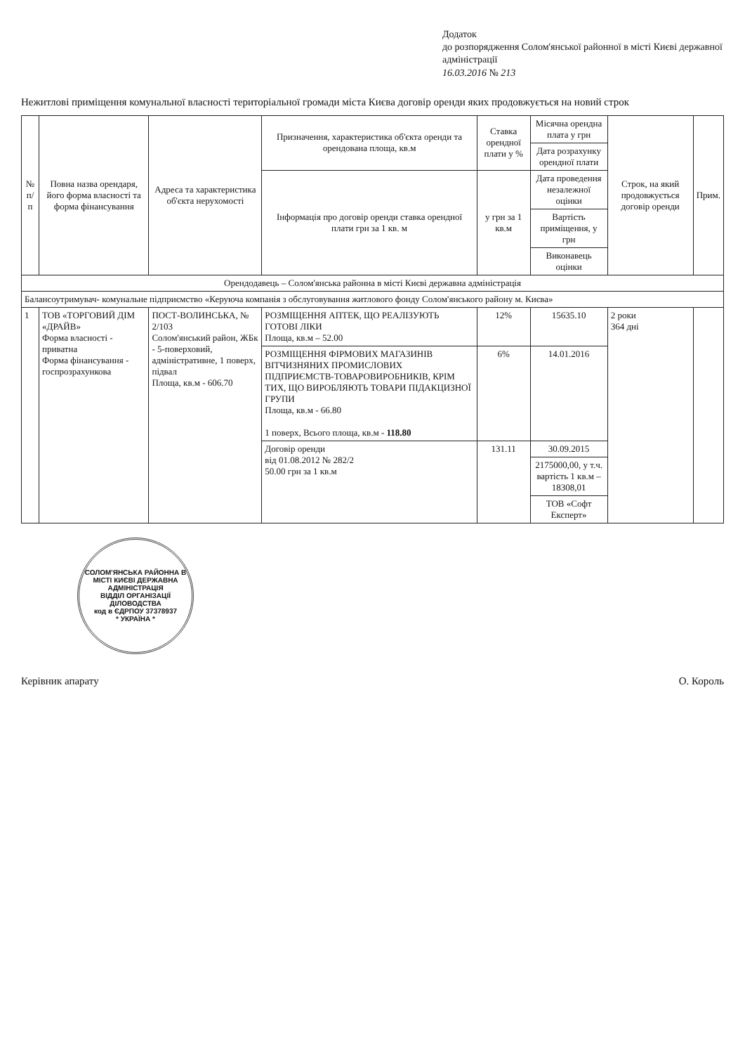Додаток
до розпорядження Солом'янської районної в місті Києві державної адміністрації
16.03.2016 № 213
Нежитлові приміщення комунальної власності територіальної громади міста Києва договір оренди яких продовжується на новий строк
| № п/п | Повна назва орендаря, його форма власності та форма фінансування | Адреса та характеристика об'єкта нерухомості | Призначення, характеристика об'єкта оренди та орендована площа, кв.м | Ставка орендної плати у % | Місячна орендна плата у грн | Строк, на який продовжується договір оренди | Прим. |
| --- | --- | --- | --- | --- | --- | --- | --- |
| | | | | | Дата розрахунку орендної плати | | |
| | | | Інформація про договір оренди ставка орендної плати грн за 1 кв. м | у грн за 1 кв.м | Дата проведення незалежної оцінки | | |
| | | | | | Вартість приміщення, у грн | | |
| | | | | | Виконавець оцінки | | |
| Орендодавець – Солом'янська районна в місті Києві державна адміністрація | | | | | | | |
| Балансоутримувач- комунальне підприємство «Керуюча компанія з обслуговування житлового фонду Солом'янського району м. Києва» | | | | | | | |
| 1 | ТОВ «ТОРГОВИЙ ДІМ «ДРАЙВ» Форма власності - приватна Форма фінансування - госпрозрахункова | ПОСТ-ВОЛИНСЬКА, № 2/103 Солом'янський район, ЖБк - 5-поверховий, адміністративне, 1 поверх, підвал Площа, кв.м - 606.70 | РОЗМІЩЕННЯ АПТЕК, ЩО РЕАЛІЗУЮТЬ ГОТОВІ ЛІКИ Площа, кв.м – 52.00 | 12% | 15635.10 | 2 роки 364 дні | |
| | | | РОЗМІЩЕННЯ ФІРМОВИХ МАГАЗИНІВ ВІТЧИЗНЯНИХ ПРОМИСЛОВИХ ПІДПРИЄМСТВ-ТОВАРОВИРОБНИКІВ, КРІМ ТИХ, ЩО ВИРОБЛЯЮТЬ ТОВАРИ ПІДАКЦИЗНОЇ ГРУПИ Площа, кв.м - 66.80 1 поверх, Всього площа, кв.м - 118.80 | 6% | 14.01.2016 | | |
| | | | Договір оренди від 01.08.2012 № 282/2 50.00 грн за 1 кв.м | 131.11 | 30.09.2015 | | |
| | | | | | 2175000,00, у т.ч. вартість 1 кв.м – 18308,01 | | |
| | | | | | ТОВ «Софт Експерт» | | |
СОЛОМ'ЯНСЬКА РАЙОННА В МІСТІ КИЄВІ ДЕРЖАВНА АДМІНІСТРАЦІЯ
ВІДДІЛ ОРГАНІЗАЦІЇ ДІЛОВОДСТВА
код в ЄДРПОУ 37378937
* УКРАЇНА *
Керівник апарату О. Король